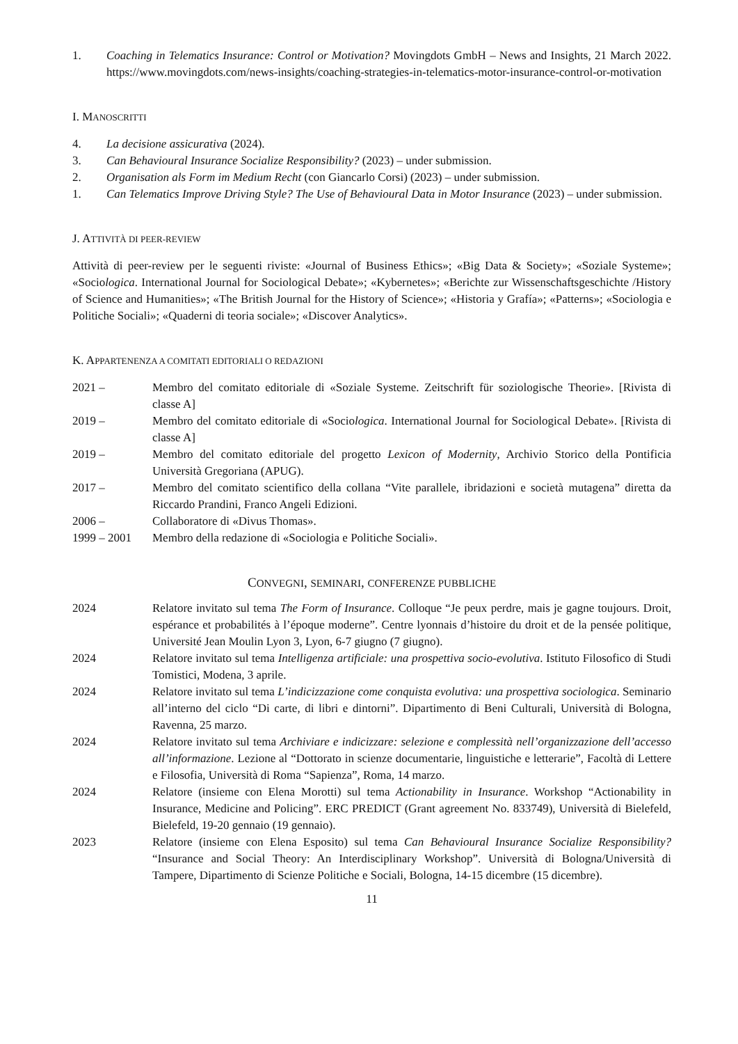1. Coaching in Telematics Insurance: Control or Motivation? Movingdots GmbH – News and Insights, 21 March 2022. https://www.movingdots.com/news-insights/coaching-strategies-in-telematics-motor-insurance-control-or-motivation
I. MANOSCRITTI
4. La decisione assicurativa (2024).
3. Can Behavioural Insurance Socialize Responsibility? (2023) – under submission.
2. Organisation als Form im Medium Recht (con Giancarlo Corsi) (2023) – under submission.
1. Can Telematics Improve Driving Style? The Use of Behavioural Data in Motor Insurance (2023) – under submission.
J. ATTIVITÀ DI PEER-REVIEW
Attività di peer-review per le seguenti riviste: «Journal of Business Ethics»; «Big Data & Society»; «Soziale Systeme»; «Sociologica. International Journal for Sociological Debate»; «Kybernetes»; «Berichte zur Wissenschaftsgeschichte /History of Science and Humanities»; «The British Journal for the History of Science»; «Historia y Grafía»; «Patterns»; «Sociologia e Politiche Sociali»; «Quaderni di teoria sociale»; «Discover Analytics».
K. APPARTENENZA A COMITATI EDITORIALI O REDAZIONI
2021 – Membro del comitato editoriale di «Soziale Systeme. Zeitschrift für soziologische Theorie». [Rivista di classe A]
2019 – Membro del comitato editoriale di «Sociologica. International Journal for Sociological Debate». [Rivista di classe A]
2019 – Membro del comitato editoriale del progetto Lexicon of Modernity, Archivio Storico della Pontificia Università Gregoriana (APUG).
2017 – Membro del comitato scientifico della collana “Vite parallele, ibridazioni e società mutagena” diretta da Riccardo Prandini, Franco Angeli Edizioni.
2006 – Collaboratore di «Divus Thomas».
1999 – 2001 Membro della redazione di «Sociologia e Politiche Sociali».
CONVEGNI, SEMINARI, CONFERENZE PUBBLICHE
2024 Relatore invitato sul tema The Form of Insurance. Colloque “Je peux perdre, mais je gagne toujours. Droit, espérance et probabilités à l’époque moderne”. Centre lyonnais d’histoire du droit et de la pensée politique, Université Jean Moulin Lyon 3, Lyon, 6-7 giugno (7 giugno).
2024 Relatore invitato sul tema Intelligenza artificiale: una prospettiva socio-evolutiva. Istituto Filosofico di Studi Tomistici, Modena, 3 aprile.
2024 Relatore invitato sul tema L’indicizzazione come conquista evolutiva: una prospettiva sociologica. Seminario all’interno del ciclo “Di carte, di libri e dintorni”. Dipartimento di Beni Culturali, Università di Bologna, Ravenna, 25 marzo.
2024 Relatore invitato sul tema Archiviare e indicizzare: selezione e complessità nell’organizzazione dell’accesso all’informazione. Lezione al “Dottorato in scienze documentarie, linguistiche e letterarie”, Facoltà di Lettere e Filosofia, Università di Roma “Sapienza”, Roma, 14 marzo.
2024 Relatore (insieme con Elena Morotti) sul tema Actionability in Insurance. Workshop “Actionability in Insurance, Medicine and Policing”. ERC PREDICT (Grant agreement No. 833749), Università di Bielefeld, Bielefeld, 19-20 gennaio (19 gennaio).
2023 Relatore (insieme con Elena Esposito) sul tema Can Behavioural Insurance Socialize Responsibility? “Insurance and Social Theory: An Interdisciplinary Workshop”. Università di Bologna/Università di Tampere, Dipartimento di Scienze Politiche e Sociali, Bologna, 14-15 dicembre (15 dicembre).
11